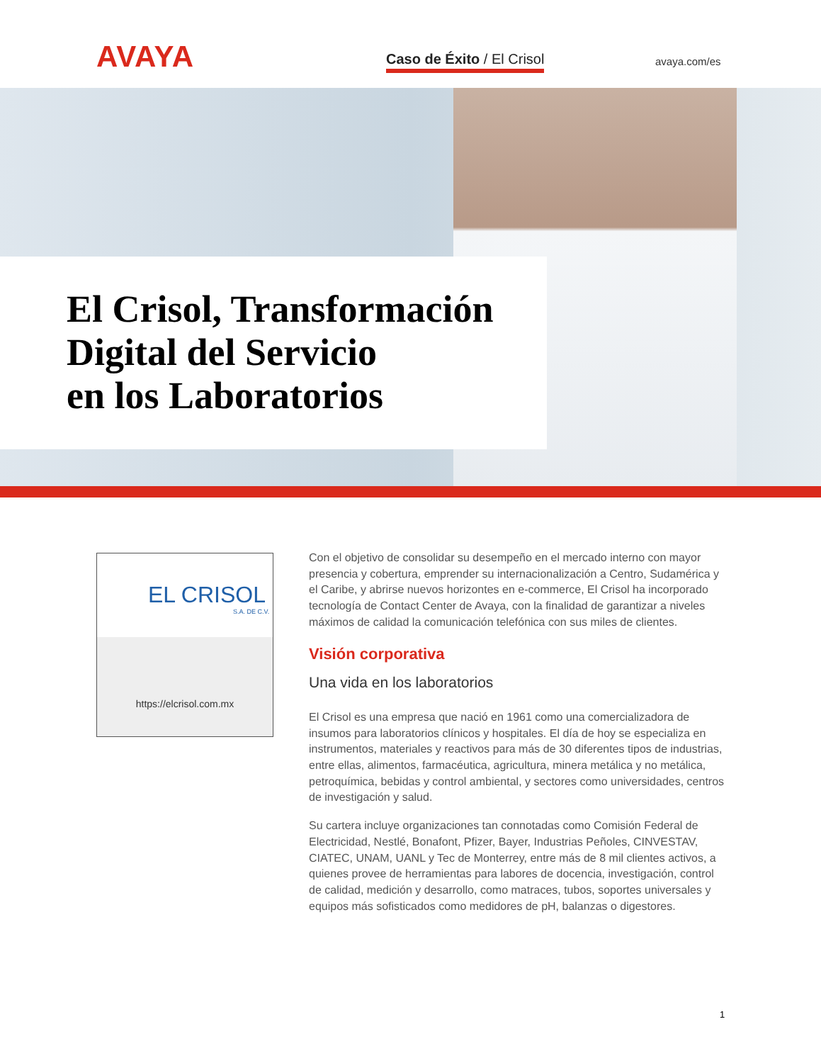AVAYA Caso de Éxito / El Crisol avaya.com/es
El Crisol, Transformación
Digital del Servicio
en los Laboratorios
EL CRISOL
S.A. DE C.V.
https://elcrisol.com.mx
Con el objetivo de consolidar su desempeño en el mercado interno con mayor presencia y cobertura, emprender su internacionalización a Centro, Sudamérica y el Caribe, y abrirse nuevos horizontes en e-commerce, El Crisol ha incorporado tecnología de Contact Center de Avaya, con la finalidad de garantizar a niveles máximos de calidad la comunicación telefónica con sus miles de clientes.
Visión corporativa
Una vida en los laboratorios
El Crisol es una empresa que nació en 1961 como una comercializadora de insumos para laboratorios clínicos y hospitales. El día de hoy se especializa en instrumentos, materiales y reactivos para más de 30 diferentes tipos de industrias, entre ellas, alimentos, farmacéutica, agricultura, minera metálica y no metálica, petroquímica, bebidas y control ambiental, y sectores como universidades, centros de investigación y salud.
Su cartera incluye organizaciones tan connotadas como Comisión Federal de Electricidad, Nestlé, Bonafont, Pfizer, Bayer, Industrias Peñoles, CINVESTAV, CIATEC, UNAM, UANL y Tec de Monterrey, entre más de 8 mil clientes activos, a quienes provee de herramientas para labores de docencia, investigación, control de calidad, medición y desarrollo, como matraces, tubos, soportes universales y equipos más sofisticados como medidores de pH, balanzas o digestores.
1